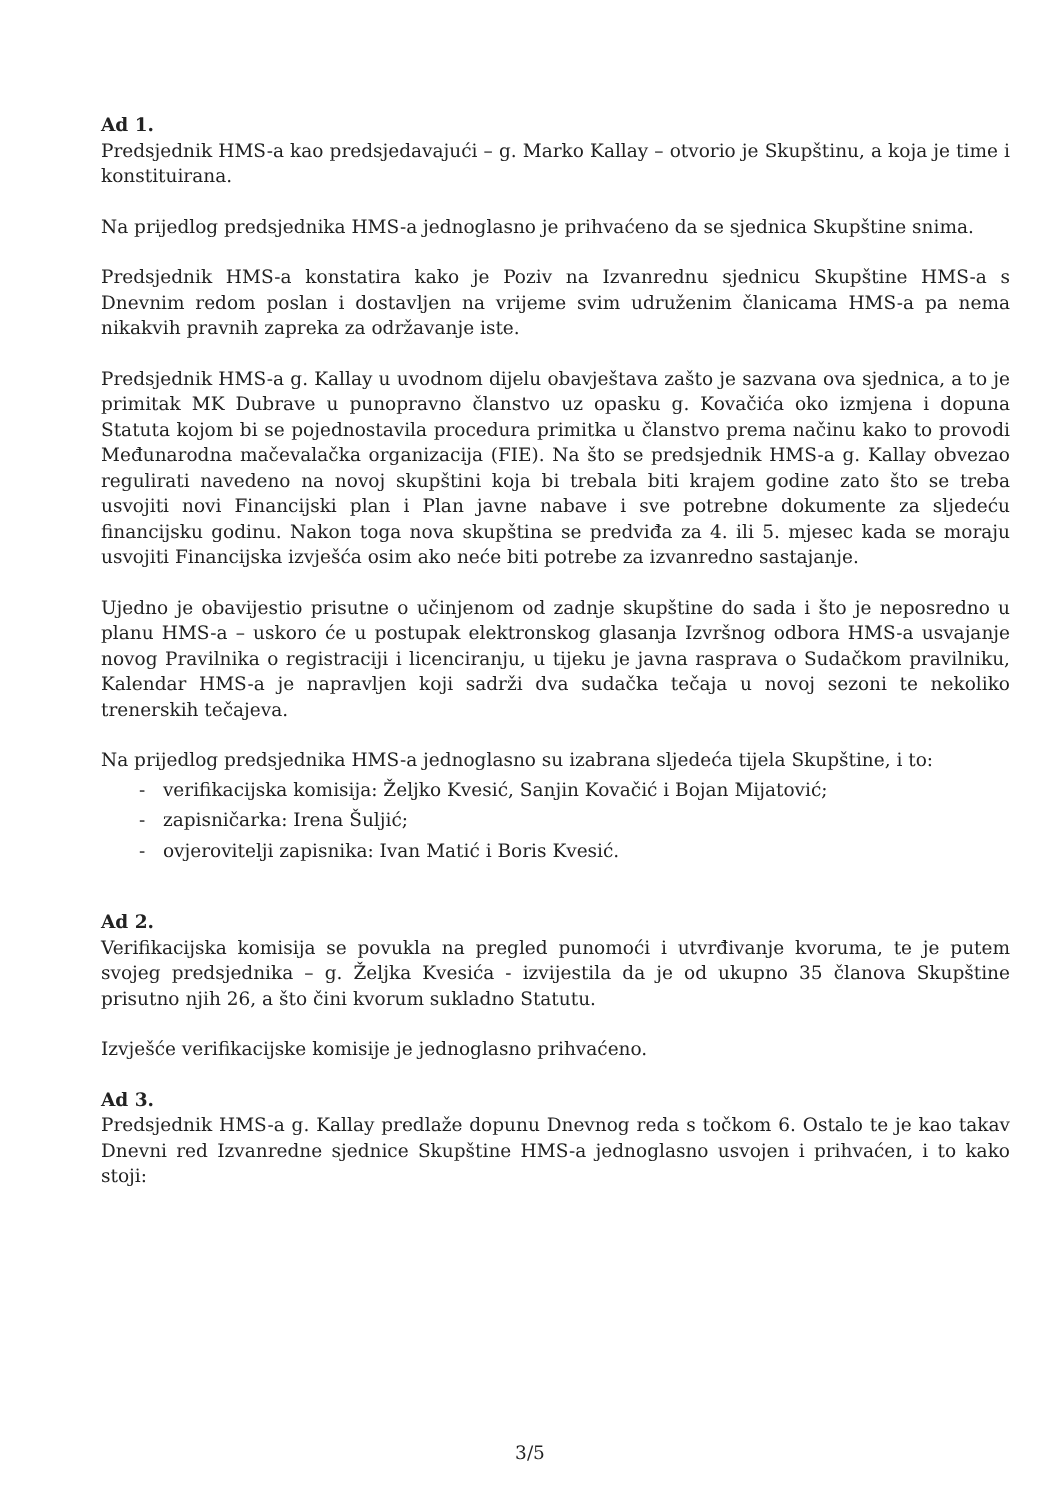Ad 1.
Predsjednik HMS-a kao predsjedavajući – g. Marko Kallay – otvorio je Skupštinu, a koja je time i konstituirana.
Na prijedlog predsjednika HMS-a jednoglasno je prihvaćeno da se sjednica Skupštine snima.
Predsjednik HMS-a konstatira kako je Poziv na Izvanrednu sjednicu Skupštine HMS-a s Dnevnim redom poslan i dostavljen na vrijeme svim udruženim članicama HMS-a pa nema nikakvih pravnih zapreka za održavanje iste.
Predsjednik HMS-a g. Kallay u uvodnom dijelu obavještava zašto je sazvana ova sjednica, a to je primitak MK Dubrave u punopravno članstvo uz opasku g. Kovačića oko izmjena i dopuna Statuta kojom bi se pojednostavila procedura primitka u članstvo prema načinu kako to provodi Međunarodna mačevalačka organizacija (FIE). Na što se predsjednik HMS-a g. Kallay obvezao regulirati navedeno na novoj skupštini koja bi trebala biti krajem godine zato što se treba usvojiti novi Financijski plan i Plan javne nabave i sve potrebne dokumente za sljedeću financijsku godinu. Nakon toga nova skupština se predviđa za 4. ili 5. mjesec kada se moraju usvojiti Financijska izvješća osim ako neće biti potrebe za izvanredno sastajanje.
Ujedno je obavijestio prisutne o učinjenom od zadnje skupštine do sada i što je neposredno u planu HMS-a – uskoro će u postupak elektronskog glasanja Izvršnog odbora HMS-a usvajanje novog Pravilnika o registraciji i licenciranju, u tijeku je javna rasprava o Sudačkom pravilniku, Kalendar HMS-a je napravljen koji sadrži dva sudačka tečaja u novoj sezoni te nekoliko trenerskih tečajeva.
Na prijedlog predsjednika HMS-a jednoglasno su izabrana sljedeća tijela Skupštine, i to:
- verifikacijska komisija: Željko Kvesić, Sanjin Kovačić i Bojan Mijatović;
- zapisničarka: Irena Šuljić;
- ovjerovitelji zapisnika: Ivan Matić i Boris Kvesić.
Ad 2.
Verifikacijska komisija se povukla na pregled punomoći i utvrđivanje kvoruma, te je putem svojeg predsjednika – g. Željka Kvesića - izvijestila da je od ukupno 35 članova Skupštine prisutno njih 26, a što čini kvorum sukladno Statutu.
Izvješće verifikacijske komisije je jednoglasno prihvaćeno.
Ad 3.
Predsjednik HMS-a g. Kallay predlaže dopunu Dnevnog reda s točkom 6. Ostalo te je kao takav Dnevni red Izvanredne sjednice Skupštine HMS-a jednoglasno usvojen i prihvaćen, i to kako stoji:
3/5